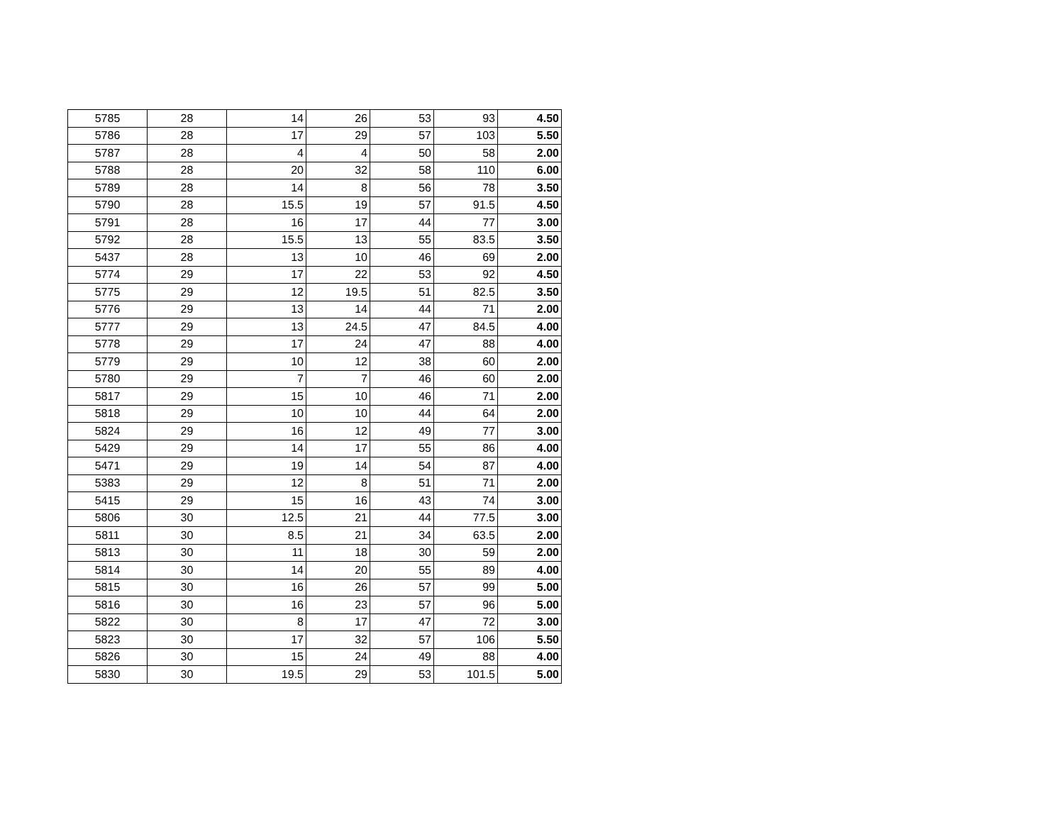| 5785 | 28 | 14 | 26 | 53 | 93 | 4.50 |
| 5786 | 28 | 17 | 29 | 57 | 103 | 5.50 |
| 5787 | 28 | 4 | 4 | 50 | 58 | 2.00 |
| 5788 | 28 | 20 | 32 | 58 | 110 | 6.00 |
| 5789 | 28 | 14 | 8 | 56 | 78 | 3.50 |
| 5790 | 28 | 15.5 | 19 | 57 | 91.5 | 4.50 |
| 5791 | 28 | 16 | 17 | 44 | 77 | 3.00 |
| 5792 | 28 | 15.5 | 13 | 55 | 83.5 | 3.50 |
| 5437 | 28 | 13 | 10 | 46 | 69 | 2.00 |
| 5774 | 29 | 17 | 22 | 53 | 92 | 4.50 |
| 5775 | 29 | 12 | 19.5 | 51 | 82.5 | 3.50 |
| 5776 | 29 | 13 | 14 | 44 | 71 | 2.00 |
| 5777 | 29 | 13 | 24.5 | 47 | 84.5 | 4.00 |
| 5778 | 29 | 17 | 24 | 47 | 88 | 4.00 |
| 5779 | 29 | 10 | 12 | 38 | 60 | 2.00 |
| 5780 | 29 | 7 | 7 | 46 | 60 | 2.00 |
| 5817 | 29 | 15 | 10 | 46 | 71 | 2.00 |
| 5818 | 29 | 10 | 10 | 44 | 64 | 2.00 |
| 5824 | 29 | 16 | 12 | 49 | 77 | 3.00 |
| 5429 | 29 | 14 | 17 | 55 | 86 | 4.00 |
| 5471 | 29 | 19 | 14 | 54 | 87 | 4.00 |
| 5383 | 29 | 12 | 8 | 51 | 71 | 2.00 |
| 5415 | 29 | 15 | 16 | 43 | 74 | 3.00 |
| 5806 | 30 | 12.5 | 21 | 44 | 77.5 | 3.00 |
| 5811 | 30 | 8.5 | 21 | 34 | 63.5 | 2.00 |
| 5813 | 30 | 11 | 18 | 30 | 59 | 2.00 |
| 5814 | 30 | 14 | 20 | 55 | 89 | 4.00 |
| 5815 | 30 | 16 | 26 | 57 | 99 | 5.00 |
| 5816 | 30 | 16 | 23 | 57 | 96 | 5.00 |
| 5822 | 30 | 8 | 17 | 47 | 72 | 3.00 |
| 5823 | 30 | 17 | 32 | 57 | 106 | 5.50 |
| 5826 | 30 | 15 | 24 | 49 | 88 | 4.00 |
| 5830 | 30 | 19.5 | 29 | 53 | 101.5 | 5.00 |